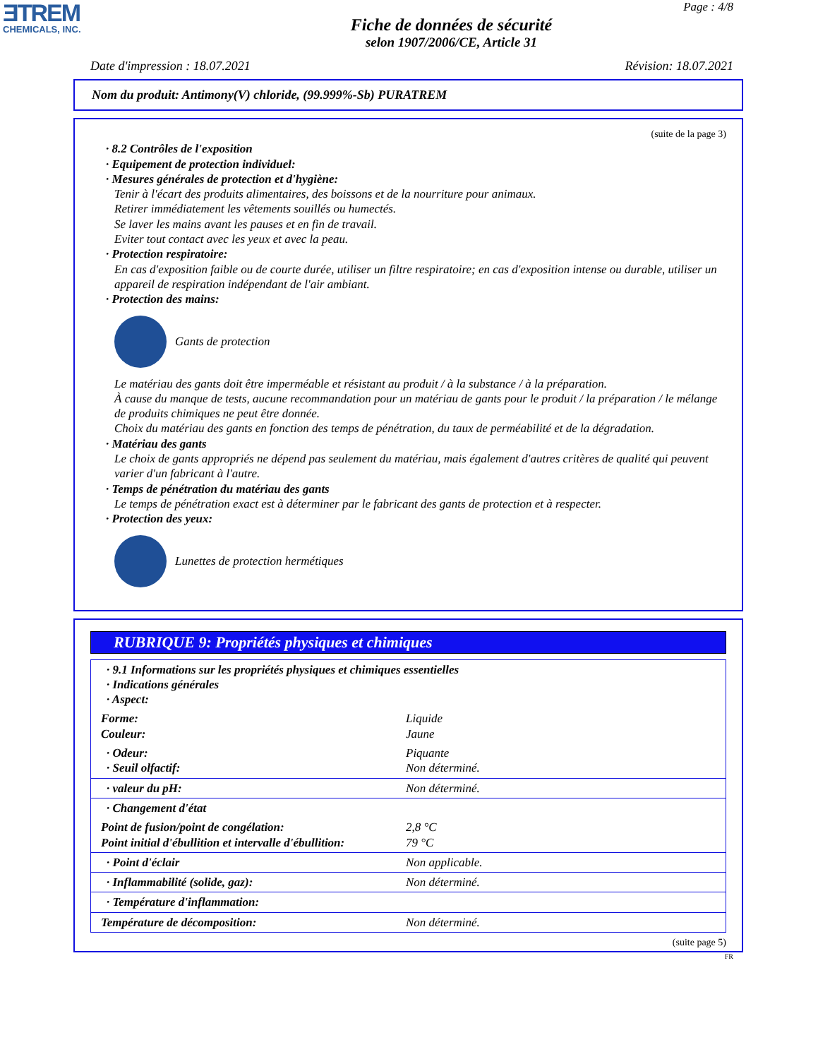ƎTREM
CHEMICALS, INC.
Page : 4/8
Fiche de données de sécurité
selon 1907/2006/CE, Article 31
Date d'impression : 18.07.2021 Révision: 18.07.2021
Nom du produit: Antimony(V) chloride, (99.999%-Sb) PURATREM
(suite de la page 3)
· 8.2 Contrôles de l'exposition
· Equipement de protection individuel:
· Mesures générales de protection et d'hygiène:
Tenir à l'écart des produits alimentaires, des boissons et de la nourriture pour animaux.
Retirer immédiatement les vêtements souillés ou humectés.
Se laver les mains avant les pauses et en fin de travail.
Eviter tout contact avec les yeux et avec la peau.
· Protection respiratoire:
En cas d'exposition faible ou de courte durée, utiliser un filtre respiratoire; en cas d'exposition intense ou durable, utiliser un appareil de respiration indépendant de l'air ambiant.
· Protection des mains:
Gants de protection
Le matériau des gants doit être imperméable et résistant au produit / à la substance / à la préparation.
À cause du manque de tests, aucune recommandation pour un matériau de gants pour le produit / la préparation / le mélange de produits chimiques ne peut être donnée.
Choix du matériau des gants en fonction des temps de pénétration, du taux de perméabilité et de la dégradation.
· Matériau des gants
Le choix de gants appropriés ne dépend pas seulement du matériau, mais également d'autres critères de qualité qui peuvent varier d'un fabricant à l'autre.
· Temps de pénétration du matériau des gants
Le temps de pénétration exact est à déterminer par le fabricant des gants de protection et à respecter.
· Protection des yeux:
Lunettes de protection hermétiques
RUBRIQUE 9: Propriétés physiques et chimiques
| · 9.1 Informations sur les propriétés physiques et chimiques essentielles · Indications générales · Aspect: | |
| Forme: Couleur: | Liquide Jaune |
| · Odeur: · Seuil olfactif: | Piquante Non déterminé. |
| · valeur du pH: | Non déterminé. |
| · Changement d'état | |
| Point de fusion/point de congélation: Point initial d'ébullition et intervalle d'ébullition: | 2,8 °C 79 °C |
| · Point d'éclair | Non applicable. |
| · Inflammabilité (solide, gaz): | Non déterminé. |
| · Température d'inflammation: | |
| Température de décomposition: | Non déterminé. |
(suite page 5)
FR